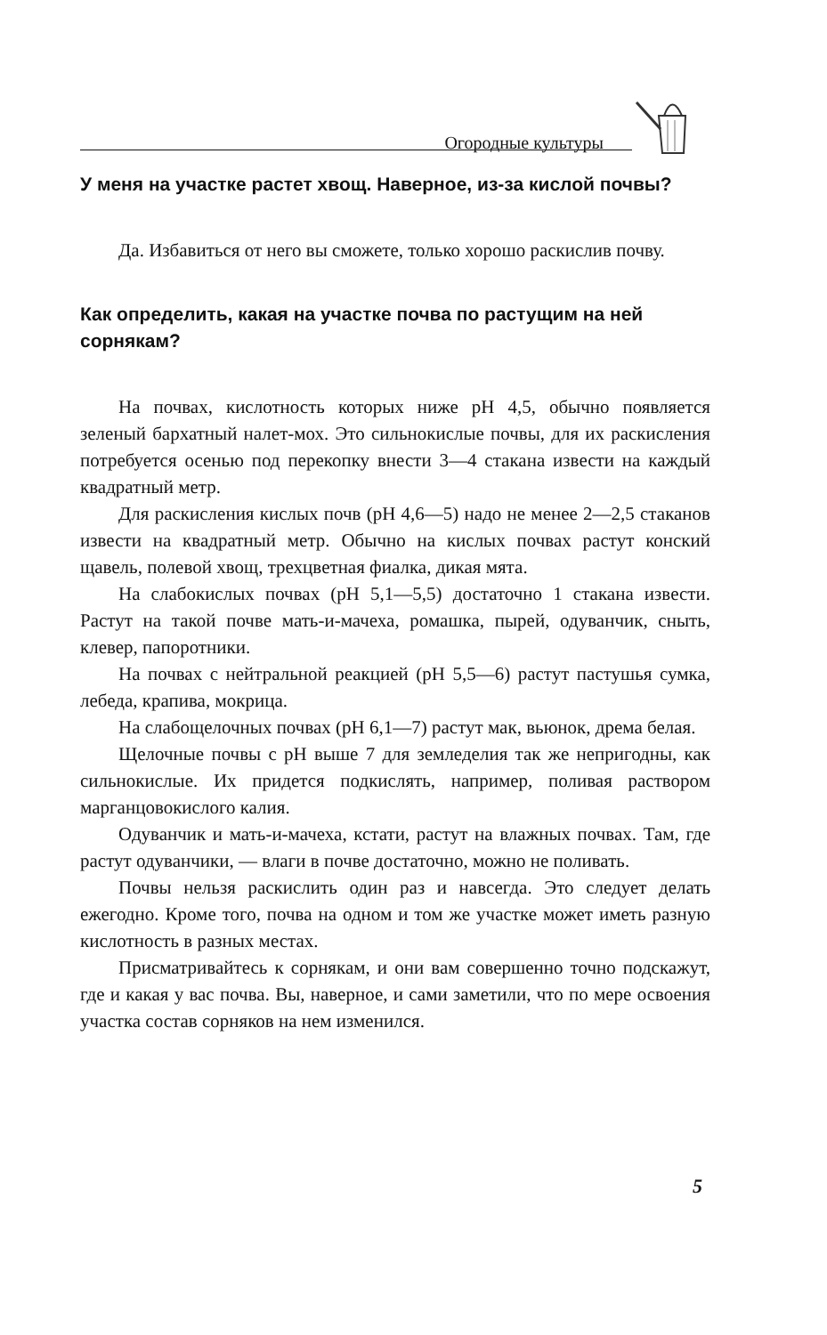Огородные культуры
У меня на участке растет хвощ. Наверное, из-за кислой почвы?
Да. Избавиться от него вы сможете, только хорошо раскислив почву.
Как определить, какая на участке почва по растущим на ней сорнякам?
На почвах, кислотность которых ниже pH 4,5, обычно появляется зеленый бархатный налет-мох. Это сильнокислые почвы, для их раскисления потребуется осенью под перекопку внести 3—4 стакана извести на каждый квадратный метр.
Для раскисления кислых почв (pH 4,6—5) надо не менее 2—2,5 стаканов извести на квадратный метр. Обычно на кислых почвах растут конский щавель, полевой хвощ, трехцветная фиалка, дикая мята.
На слабокислых почвах (pH 5,1—5,5) достаточно 1 стакана извести. Растут на такой почве мать-и-мачеха, ромашка, пырей, одуванчик, сныть, клевер, папоротники.
На почвах с нейтральной реакцией (pH 5,5—6) растут пастушья сумка, лебеда, крапива, мокрица.
На слабощелочных почвах (pH 6,1—7) растут мак, вьюнок, дрема белая.
Щелочные почвы с pH выше 7 для земледелия так же непригодны, как сильнокислые. Их придется подкислять, например, поливая раствором марганцовокислого калия.
Одуванчик и мать-и-мачеха, кстати, растут на влажных почвах. Там, где растут одуванчики, — влаги в почве достаточно, можно не поливать.
Почвы нельзя раскислить один раз и навсегда. Это следует делать ежегодно. Кроме того, почва на одном и том же участке может иметь разную кислотность в разных местах.
Присматривайтесь к сорнякам, и они вам совершенно точно подскажут, где и какая у вас почва. Вы, наверное, и сами заметили, что по мере освоения участка состав сорняков на нем изменился.
5